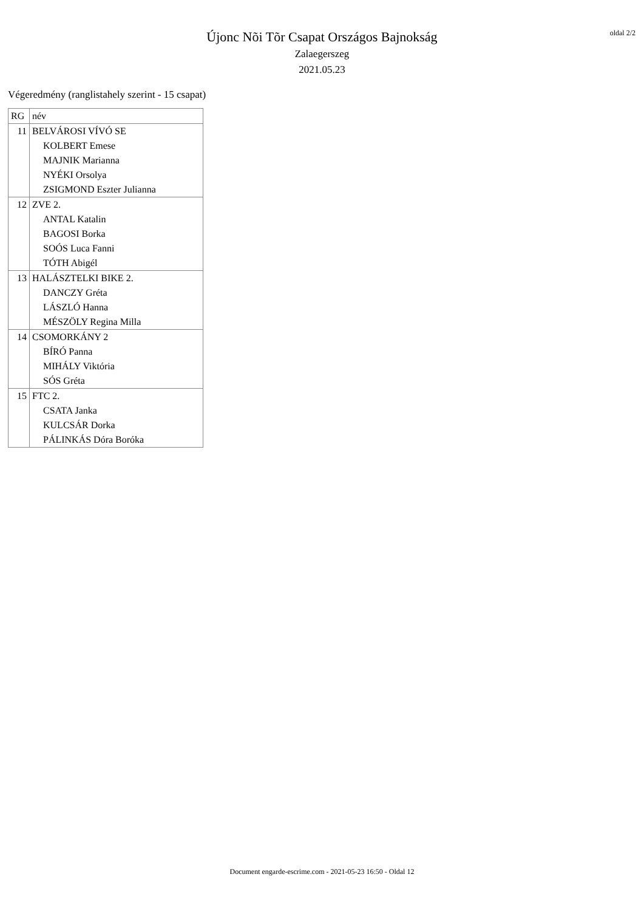Újonc Nõi Tõr Csapat Országos Bajnokság
Zalaegerszeg
2021.05.23
oldal 2/2
Végeredmény (ranglistahely szerint - 15 csapat)
| RG | név |
| --- | --- |
| 11 | BELVÁROSI VÍVÓ SE KOLBERT Emese MAJNIK Marianna NYÉKI Orsolya ZSIGMOND Eszter Julianna |
| 12 | ZVE 2. ANTAL Katalin BAGOSI Borka SOÓS Luca Fanni TÓTH Abigél |
| 13 | HALÁSZTELKI BIKE 2. DANCZY Gréta LÁSZLÓ Hanna MÉSZÖLY Regina Milla |
| 14 | CSOMORKÁNY 2 BÍRÓ Panna MIHÁLY Viktória SÓS Gréta |
| 15 | FTC 2. CSATA Janka KULCSÁR Dorka PÁLINKÁS Dóra Boróka |
Document engarde-escrime.com - 2021-05-23 16:50 - Oldal 12